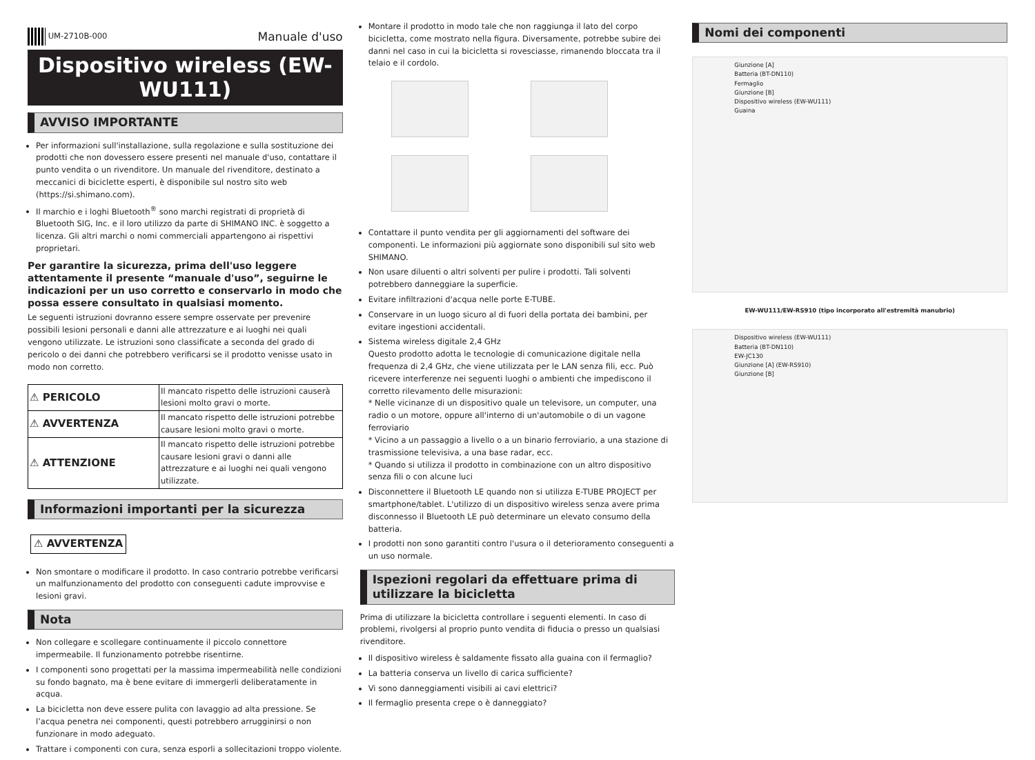UM-2710B-000 Manuale d'uso
Dispositivo wireless (EW-WU111)
AVVISO IMPORTANTE
Per informazioni sull'installazione, sulla regolazione e sulla sostituzione dei prodotti che non dovessero essere presenti nel manuale d'uso, contattare il punto vendita o un rivenditore. Un manuale del rivenditore, destinato a meccanici di biciclette esperti, è disponibile sul nostro sito web (https://si.shimano.com).
Il marchio e i loghi Bluetooth<sup>®</sup> sono marchi registrati di proprietà di Bluetooth SIG, Inc. e il loro utilizzo da parte di SHIMANO INC. è soggetto a licenza. Gli altri marchi o nomi commerciali appartengono ai rispettivi proprietari.
Per garantire la sicurezza, prima dell'uso leggere attentamente il presente “manuale d'uso”, seguirne le indicazioni per un uso corretto e conservarlo in modo che possa essere consultato in qualsiasi momento.
Le seguenti istruzioni dovranno essere sempre osservate per prevenire possibili lesioni personali e danni alle attrezzature e ai luoghi nei quali vengono utilizzate. Le istruzioni sono classificate a seconda del grado di pericolo o dei danni che potrebbero verificarsi se il prodotto venisse usato in modo non corretto.
| ⚠ PERICOLO | Il mancato rispetto delle istruzioni causerà lesioni molto gravi o morte. |
| ⚠ AVVERTENZA | Il mancato rispetto delle istruzioni potrebbe causare lesioni molto gravi o morte. |
| ⚠ ATTENZIONE | Il mancato rispetto delle istruzioni potrebbe causare lesioni gravi o danni alle attrezzature e ai luoghi nei quali vengono utilizzate. |
Informazioni importanti per la sicurezza
⚠ AVVERTENZA
Non smontare o modificare il prodotto. In caso contrario potrebbe verificarsi un malfunzionamento del prodotto con conseguenti cadute improvvise e lesioni gravi.
Nota
Non collegare e scollegare continuamente il piccolo connettore impermeabile. Il funzionamento potrebbe risentirne.
I componenti sono progettati per la massima impermeabilità nelle condizioni su fondo bagnato, ma è bene evitare di immergerli deliberatamente in acqua.
La bicicletta non deve essere pulita con lavaggio ad alta pressione. Se l’acqua penetra nei componenti, questi potrebbero arrugginirsi o non funzionare in modo adeguato.
Trattare i componenti con cura, senza esporli a sollecitazioni troppo violente.
Montare il prodotto in modo tale che non raggiunga il lato del corpo bicicletta, come mostrato nella figura. Diversamente, potrebbe subire dei danni nel caso in cui la bicicletta si rovesciasse, rimanendo bloccata tra il telaio e il cordolo.
Contattare il punto vendita per gli aggiornamenti del software dei componenti. Le informazioni più aggiornate sono disponibili sul sito web SHIMANO.
Non usare diluenti o altri solventi per pulire i prodotti. Tali solventi potrebbero danneggiare la superficie.
Evitare infiltrazioni d'acqua nelle porte E-TUBE.
Conservare in un luogo sicuro al di fuori della portata dei bambini, per evitare ingestioni accidentali.
Sistema wireless digitale 2,4 GHz
Questo prodotto adotta le tecnologie di comunicazione digitale nella frequenza di 2,4 GHz, che viene utilizzata per le LAN senza fili, ecc. Può ricevere interferenze nei seguenti luoghi o ambienti che impediscono il corretto rilevamento delle misurazioni:
* Nelle vicinanze di un dispositivo quale un televisore, un computer, una radio o un motore, oppure all'interno di un'automobile o di un vagone ferroviario
* Vicino a un passaggio a livello o a un binario ferroviario, a una stazione di trasmissione televisiva, a una base radar, ecc.
* Quando si utilizza il prodotto in combinazione con un altro dispositivo senza fili o con alcune luci
Disconnettere il Bluetooth LE quando non si utilizza E-TUBE PROJECT per smartphone/tablet. L'utilizzo di un dispositivo wireless senza avere prima disconnesso il Bluetooth LE può determinare un elevato consumo della batteria.
I prodotti non sono garantiti contro l'usura o il deterioramento conseguenti a un uso normale.
Ispezioni regolari da effettuare prima di utilizzare la bicicletta
Prima di utilizzare la bicicletta controllare i seguenti elementi. In caso di problemi, rivolgersi al proprio punto vendita di fiducia o presso un qualsiasi rivenditore.
Il dispositivo wireless è saldamente fissato alla guaina con il fermaglio?
La batteria conserva un livello di carica sufficiente?
Vi sono danneggiamenti visibili ai cavi elettrici?
Il fermaglio presenta crepe o è danneggiato?
Nomi dei componenti
Giunzione [A]
Batteria (BT-DN110)
Fermaglio
Giunzione [B]
Dispositivo wireless (EW-WU111)
Guaina
EW-WU111/EW-RS910 (tipo incorporato all'estremità manubrio)
Dispositivo wireless (EW-WU111)
Batteria (BT-DN110)
EW-JC130
Giunzione [A] (EW-RS910)
Giunzione [B]